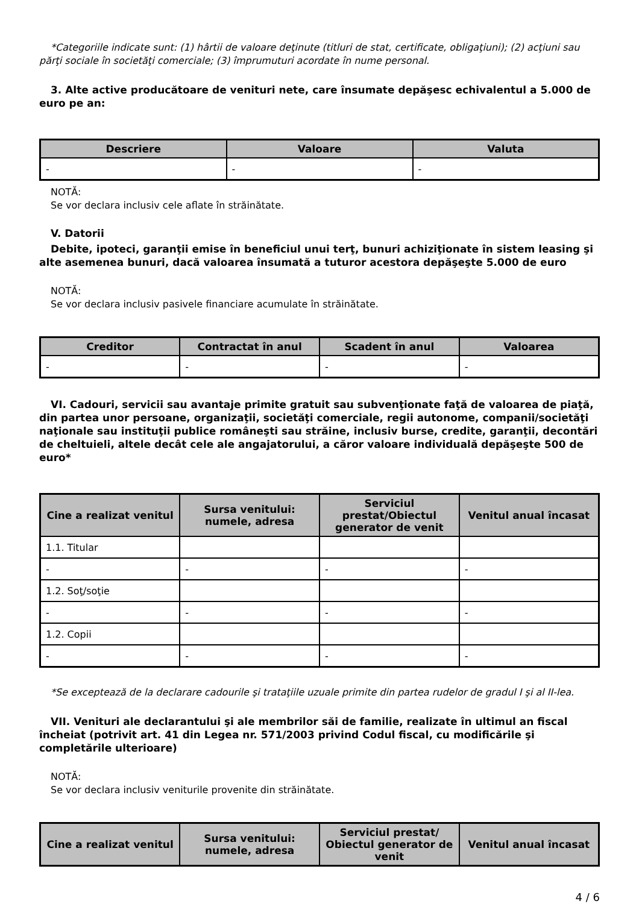*Categoriile indicate sunt: (1) hârtii de valoare deţinute (titluri de stat, certificate, obligaţiuni); (2) acţiuni sau părţi sociale în societăţi comerciale; (3) împrumuturi acordate în nume personal.
3. Alte active producătoare de venituri nete, care însumate depăşesc echivalentul a 5.000 de euro pe an:
| Descriere | Valoare | Valuta |
| --- | --- | --- |
| - | - | - |
NOTĂ:
Se vor declara inclusiv cele aflate în străinătate.
V. Datorii
Debite, ipoteci, garanţii emise în beneficiul unui terţ, bunuri achiziţionate în sistem leasing şi alte asemenea bunuri, dacă valoarea însumată a tuturor acestora depăşeşte 5.000 de euro
NOTĂ:
Se vor declara inclusiv pasivele financiare acumulate în străinătate.
| Creditor | Contractat în anul | Scadent în anul | Valoarea |
| --- | --- | --- | --- |
| - | - | - | - |
VI. Cadouri, servicii sau avantaje primite gratuit sau subvenţionate faţă de valoarea de piaţă, din partea unor persoane, organizaţii, societăţi comerciale, regii autonome, companii/societăţi naţionale sau instituţii publice româneşti sau străine, inclusiv burse, credite, garanţii, decontări de cheltuieli, altele decât cele ale angajatorului, a căror valoare individuală depăşeşte 500 de euro*
| Cine a realizat venitul | Sursa venitului: numele, adresa | Serviciul prestat/Obiectul generator de venit | Venitul anual încasat |
| --- | --- | --- | --- |
| 1.1. Titular | | | |
| - | - | - | - |
| 1.2. Soţ/soţie | | | |
| - | - | - | - |
| 1.2. Copii | | | |
| - | - | - | - |
*Se exceptează de la declarare cadourile şi trataţiile uzuale primite din partea rudelor de gradul I şi al II-lea.
VII. Venituri ale declarantului şi ale membrilor săi de familie, realizate în ultimul an fiscal încheiat (potrivit art. 41 din Legea nr. 571/2003 privind Codul fiscal, cu modificările şi completările ulterioare)
NOTĂ:
Se vor declara inclusiv veniturile provenite din străinătate.
| Cine a realizat venitul | Sursa venitului: numele, adresa | Serviciul prestat/ Obiectul generator de venit | Venitul anual încasat |
| --- | --- | --- | --- |
4 / 6